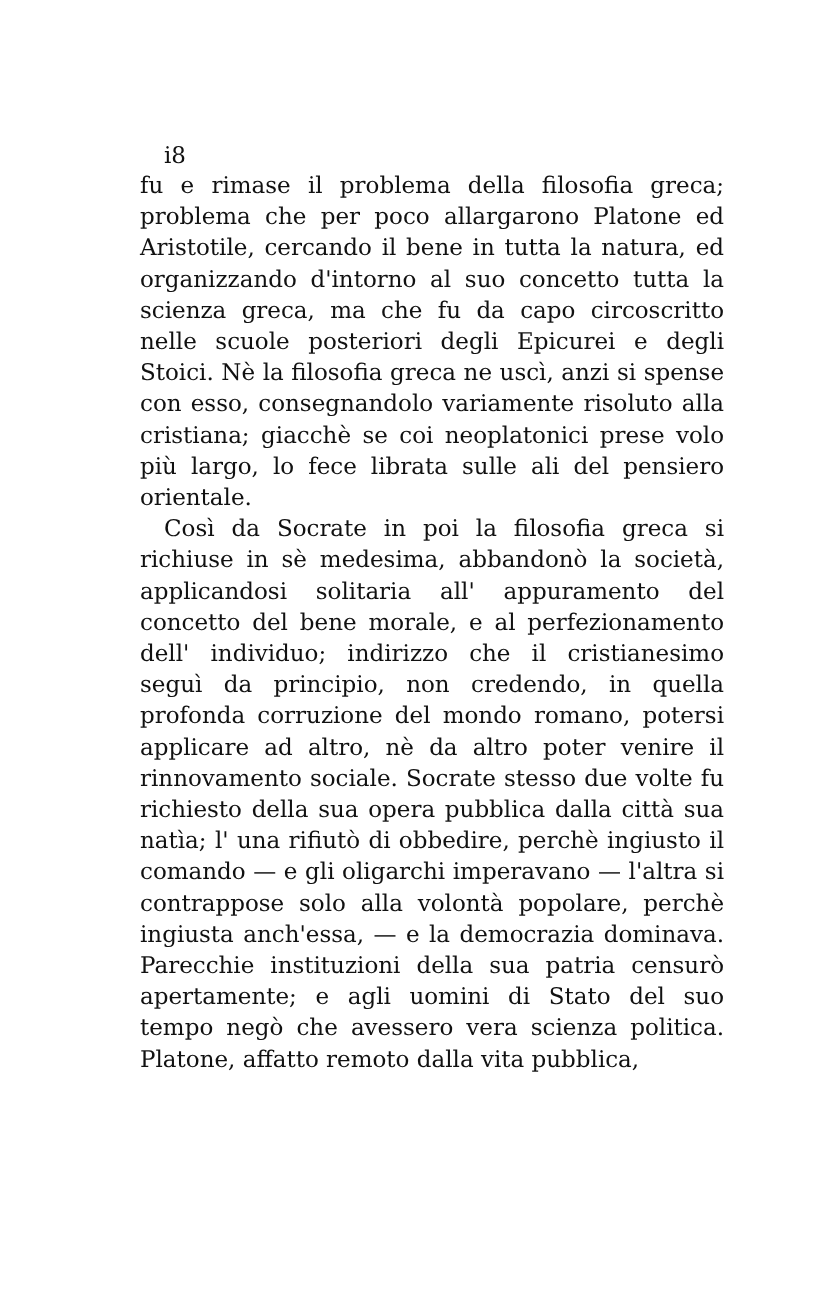i8
fu e rimase il problema della filosofia greca; problema che per poco allargarono Platone ed Aristotile, cercando il bene in tutta la natura, ed organizzando d'intorno al suo concetto tutta la scienza greca, ma che fu da capo circoscritto nelle scuole posteriori degli Epicurei e degli Stoici. Nè la filosofia greca ne uscì, anzi si spense con esso, consegnandolo variamente risoluto alla cristiana; giacchè se coi neoplatonici prese volo più largo, lo fece librata sulle ali del pensiero orientale.
Così da Socrate in poi la filosofia greca si richiuse in sè medesima, abbandonò la società, applicandosi solitaria all' appuramento del concetto del bene morale, e al perfezionamento dell' individuo; indirizzo che il cristianesimo seguì da principio, non credendo, in quella profonda corruzione del mondo romano, potersi applicare ad altro, nè da altro poter venire il rinnovamento sociale. Socrate stesso due volte fu richiesto della sua opera pubblica dalla città sua natìa; l' una rifiutò di obbedire, perchè ingiusto il comando — e gli oligarchi imperavano — l'altra si contrappose solo alla volontà popolare, perchè ingiusta anch'essa, — e la democrazia dominava. Parecchie instituzioni della sua patria censurò apertamente; e agli uomini di Stato del suo tempo negò che avessero vera scienza politica. Platone, affatto remoto dalla vita pubblica,